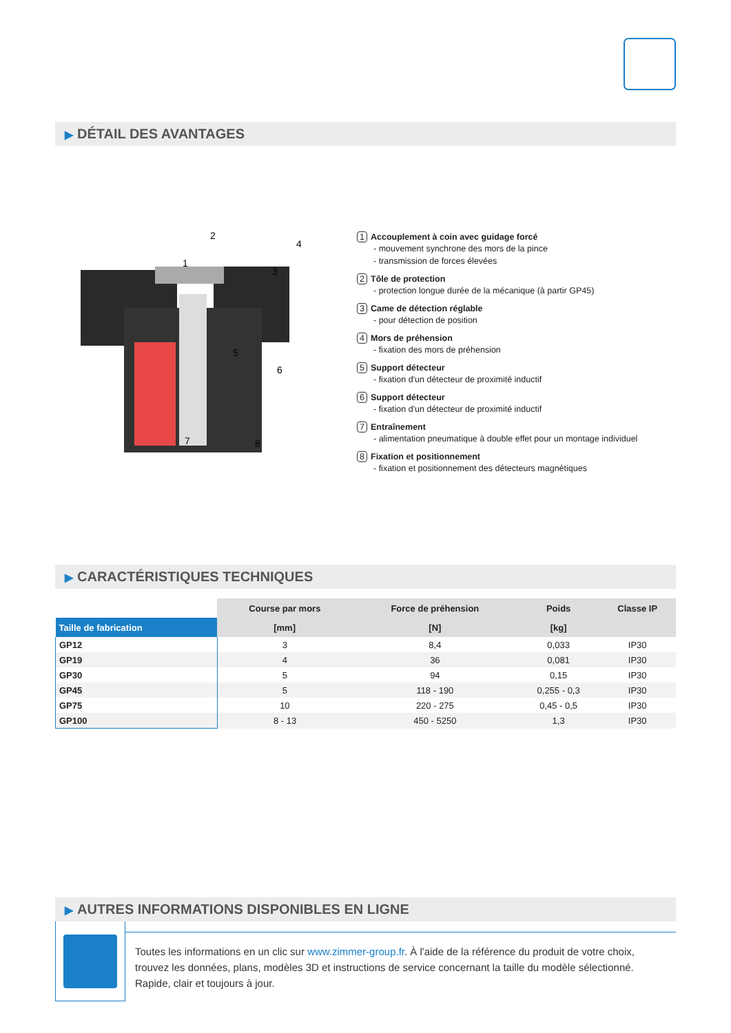▶ DÉTAIL DES AVANTAGES
2
4
1
3
5
6
7
8
1 Accouplement à coin avec guidage forcé
- mouvement synchrone des mors de la pince
- transmission de forces élevées
2 Tôle de protection
- protection longue durée de la mécanique (à partir GP45)
3 Came de détection réglable
- pour détection de position
4 Mors de préhension
- fixation des mors de préhension
5 Support détecteur
- fixation d'un détecteur de proximité inductif
6 Support détecteur
- fixation d'un détecteur de proximité inductif
7 Entraînement
- alimentation pneumatique à double effet pour un montage individuel
8 Fixation et positionnement
- fixation et positionnement des détecteurs magnétiques
▶ CARACTÉRISTIQUES TECHNIQUES
| | Course par mors | Force de préhension | Poids | Classe IP |
| --- | --- | --- | --- | --- |
| Taille de fabrication | [mm] | [N] | [kg] | |
| GP12 | 3 | 8,4 | 0,033 | IP30 |
| GP19 | 4 | 36 | 0,081 | IP30 |
| GP30 | 5 | 94 | 0,15 | IP30 |
| GP45 | 5 | 118 - 190 | 0,255 - 0,3 | IP30 |
| GP75 | 10 | 220 - 275 | 0,45 - 0,5 | IP30 |
| GP100 | 8 - 13 | 450 - 5250 | 1,3 | IP30 |
▶ AUTRES INFORMATIONS DISPONIBLES EN LIGNE
Toutes les informations en un clic sur www.zimmer-group.fr. À l'aide de la référence du produit de votre choix, trouvez les données, plans, modèles 3D et instructions de service concernant la taille du modèle sélectionné. Rapide, clair et toujours à jour.